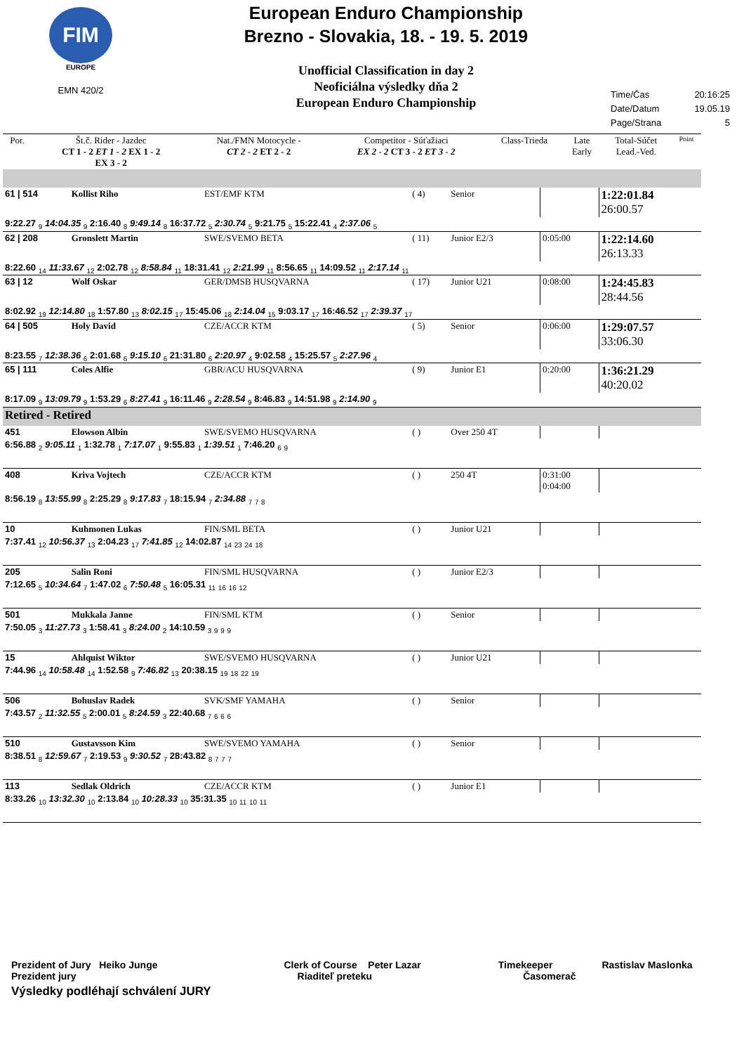FIM
EUROPE
EMN 420/2
European Enduro Championship
Brezno - Slovakia, 18. - 19. 5. 2019
Unofficial Classification in day 2
Neoficiálna výsledky dňa 2
European Enduro Championship
Time/Čas 20:16:25
Date/Datum 19.05.19
Page/Strana 5
| Por. | Št.č. Rider - Jazdec CT 1 - 2 ET 1 - 2 EX 1 - 2 EX 3 - 2 | Nat./FMN Motocycle - CT 2 - 2 ET 2 - 2 | Competitor - Súťažiaci EX 2 - 2 CT 3 - 2 ET 3 - 2 | Class-Trieda | Late Early | Total-Súčet Lead.-Ved. | Point |
| --- | --- | --- | --- | --- | --- | --- | --- |
| 61 / 514 | Kollist Riho | EST/EMF KTM | ( 4) | Senior | | 1:22:01.84 26:00.57 |
| 9:22.27 <sub>9</sub> 14:04.35 <sub>9</sub> 2:16.40 <sub>8</sub> 9:49.14 <sub>8</sub> 16:37.72 <sub>5</sub> 2:30.74 <sub>5</sub> 9:21.75 <sub>5</sub> 15:22.41 <sub>4</sub> 2:37.06 <sub>5</sub> | | | | | | |
| 62 / 208 | Gronslett Martin | SWE/SVEMO BETA | ( 11) | Junior E2/3 | 0:05:00 | 1:22:14.60 26:13.33 |
| 8:22.60 <sub>14</sub> 11:33.67 <sub>12</sub> 2:02.78 <sub>12</sub> 8:58.84 <sub>11</sub> 18:31.41 <sub>12</sub> 2:21.99 <sub>11</sub> 8:56.65 <sub>11</sub> 14:09.52 <sub>11</sub> 2:17.14 <sub>11</sub> | | | | | | |
| 63 / 12 | Wolf Oskar | GER/DMSB HUSQVARNA | ( 17) | Junior U21 | 0:08:00 | 1:24:45.83 28:44.56 |
| 8:02.92 <sub>19</sub> 12:14.80 <sub>18</sub> 1:57.80 <sub>13</sub> 8:02.15 <sub>17</sub> 15:45.06 <sub>18</sub> 2:14.04 <sub>15</sub> 9:03.17 <sub>17</sub> 16:46.52 <sub>17</sub> 2:39.37 <sub>17</sub> | | | | | | |
| 64 / 505 | Holy David | CZE/ACCR KTM | ( 5) | Senior | 0:06:00 | 1:29:07.57 33:06.30 |
| 8:23.55 <sub>7</sub> 12:38.36 <sub>6</sub> 2:01.68 <sub>6</sub> 9:15.10 <sub>6</sub> 21:31.80 <sub>6</sub> 2:20.97 <sub>4</sub> 9:02.58 <sub>4</sub> 15:25.57 <sub>5</sub> 2:27.96 <sub>4</sub> | | | | | | |
| 65 / 111 | Coles Alfie | GBR/ACU HUSQVARNA | ( 9) | Junior E1 | 0:20:00 | 1:36:21.29 40:20.02 |
| 8:17.09 <sub>9</sub> 13:09.79 <sub>9</sub> 1:53.29 <sub>6</sub> 8:27.41 <sub>9</sub> 16:11.46 <sub>9</sub> 2:28.54 <sub>9</sub> 8:46.83 <sub>9</sub> 14:51.98 <sub>9</sub> 2:14.90 <sub>9</sub> | | | | | | |
| Retired - Retired | | | | | | |
| 451 | Elowson Albin | SWE/SVEMO HUSQVARNA | ( ) | Over 250 4T | | |
| 6:56.88 <sub>2</sub> 9:05.11 <sub>1</sub> 1:32.78 <sub>1</sub> 7:17.07 <sub>1</sub> 9:55.83 <sub>1</sub> 1:39.51 <sub>1</sub> 7:46.20 <sub>6</sub> <sub>9</sub> | | | | | | |
| 408 | Kriva Vojtech | CZE/ACCR KTM | ( ) | 250 4T | 0:31:00 0:04:00 | |
| 8:56.19 <sub>8</sub> 13:55.99 <sub>8</sub> 2:25.29 <sub>8</sub> 9:17.83 <sub>7</sub> 18:15.94 <sub>7</sub> 2:34.88 <sub>7</sub> <sub>7</sub> <sub>8</sub> | | | | | | |
| 10 | Kuhmonen Lukas | FIN/SML BETA | ( ) | Junior U21 | | |
| 7:37.41 <sub>12</sub> 10:56.37 <sub>13</sub> 2:04.23 <sub>17</sub> 7:41.85 <sub>12</sub> 14:02.87 <sub>14</sub> <sub>23</sub> <sub>24</sub> <sub>18</sub> | | | | | | |
| 205 | Salin Roni | FIN/SML HUSQVARNA | ( ) | Junior E2/3 | | |
| 7:12.65 <sub>5</sub> 10:34.64 <sub>7</sub> 1:47.02 <sub>6</sub> 7:50.48 <sub>5</sub> 16:05.31 <sub>11</sub> <sub>16</sub> <sub>16</sub> <sub>12</sub> | | | | | | |
| 501 | Mukkala Janne | FIN/SML KTM | ( ) | Senior | | |
| 7:50.05 <sub>3</sub> 11:27.73 <sub>3</sub> 1:58.41 <sub>3</sub> 8:24.00 <sub>2</sub> 14:10.59 <sub>3</sub> <sub>9</sub> <sub>9</sub> <sub>9</sub> | | | | | | |
| 15 | Ahlquist Wiktor | SWE/SVEMO HUSQVARNA | ( ) | Junior U21 | | |
| 7:44.96 <sub>14</sub> 10:58.48 <sub>14</sub> 1:52.58 <sub>9</sub> 7:46.82 <sub>13</sub> 20:38.15 <sub>19</sub> <sub>18</sub> <sub>22</sub> <sub>19</sub> | | | | | | |
| 506 | Bohuslav Radek | SVK/SMF YAMAHA | ( ) | Senior | | |
| 7:43.57 <sub>2</sub> 11:32.55 <sub>5</sub> 2:00.01 <sub>5</sub> 8:24.59 <sub>3</sub> 22:40.68 <sub>7</sub> <sub>6</sub> <sub>6</sub> <sub>6</sub> | | | | | | |
| 510 | Gustavsson Kim | SWE/SVEMO YAMAHA | ( ) | Senior | | |
| 8:38.51 <sub>8</sub> 12:59.67 <sub>7</sub> 2:19.53 <sub>9</sub> 9:30.52 <sub>7</sub> 28:43.82 <sub>8</sub> <sub>7</sub> <sub>7</sub> <sub>7</sub> | | | | | | |
| 113 | Sedlak Oldrich | CZE/ACCR KTM | ( ) | Junior E1 | | |
| 8:33.26 <sub>10</sub> 13:32.30 <sub>10</sub> 2:13.84 <sub>10</sub> 10:28.33 <sub>10</sub> 35:31.35 <sub>10</sub> <sub>11</sub> <sub>10</sub> <sub>11</sub> | | | | | | |
Prezident of Jury Heiko Junge Clerk of Course Peter Lazar Timekeeper Rastislav Maslonka
Prezident jury Riaditeľ preteku Časomerač
Výsledky podléhají schválení JURY